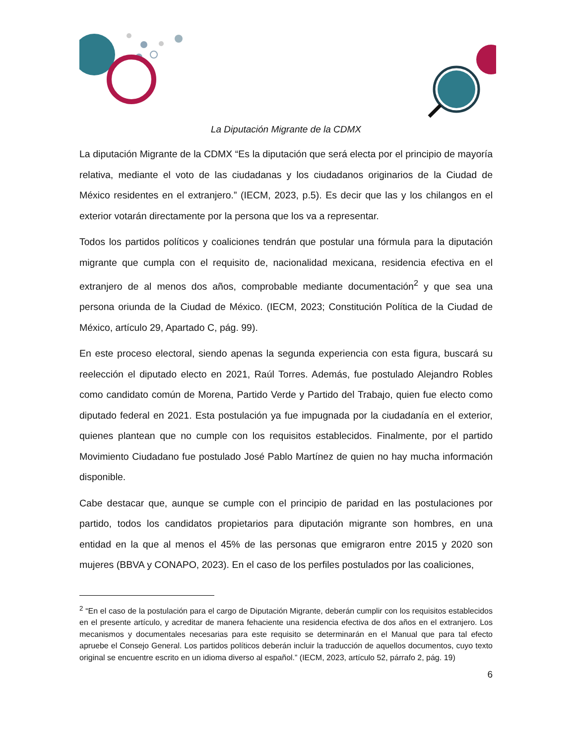La Diputación Migrante de la CDMX
La diputación Migrante de la CDMX “Es la diputación que será electa por el principio de mayoría relativa, mediante el voto de las ciudadanas y los ciudadanos originarios de la Ciudad de México residentes en el extranjero.” (IECM, 2023, p.5). Es decir que las y los chilangos en el exterior votarán directamente por la persona que los va a representar.
Todos los partidos políticos y coaliciones tendrán que postular una fórmula para la diputación migrante que cumpla con el requisito de, nacionalidad mexicana, residencia efectiva en el extranjero de al menos dos años, comprobable mediante documentación<sup>2</sup> y que sea una persona oriunda de la Ciudad de México. (IECM, 2023; Constitución Política de la Ciudad de México, artículo 29, Apartado C, pág. 99).
En este proceso electoral, siendo apenas la segunda experiencia con esta figura, buscará su reelección el diputado electo en 2021, Raúl Torres. Además, fue postulado Alejandro Robles como candidato común de Morena, Partido Verde y Partido del Trabajo, quien fue electo como diputado federal en 2021. Esta postulación ya fue impugnada por la ciudadanía en el exterior, quienes plantean que no cumple con los requisitos establecidos. Finalmente, por el partido Movimiento Ciudadano fue postulado José Pablo Martínez de quien no hay mucha información disponible.
Cabe destacar que, aunque se cumple con el principio de paridad en las postulaciones por partido, todos los candidatos propietarios para diputación migrante son hombres, en una entidad en la que al menos el 45% de las personas que emigraron entre 2015 y 2020 son mujeres (BBVA y CONAPO, 2023). En el caso de los perfiles postulados por las coaliciones,
<sup>2</sup> “En el caso de la postulación para el cargo de Diputación Migrante, deberán cumplir con los requisitos establecidos en el presente artículo, y acreditar de manera fehaciente una residencia efectiva de dos años en el extranjero. Los mecanismos y documentales necesarias para este requisito se determinarán en el Manual que para tal efecto apruebe el Consejo General. Los partidos políticos deberán incluir la traducción de aquellos documentos, cuyo texto original se encuentre escrito en un idioma diverso al español.” (IECM, 2023, artículo 52, párrafo 2, pág. 19)
6